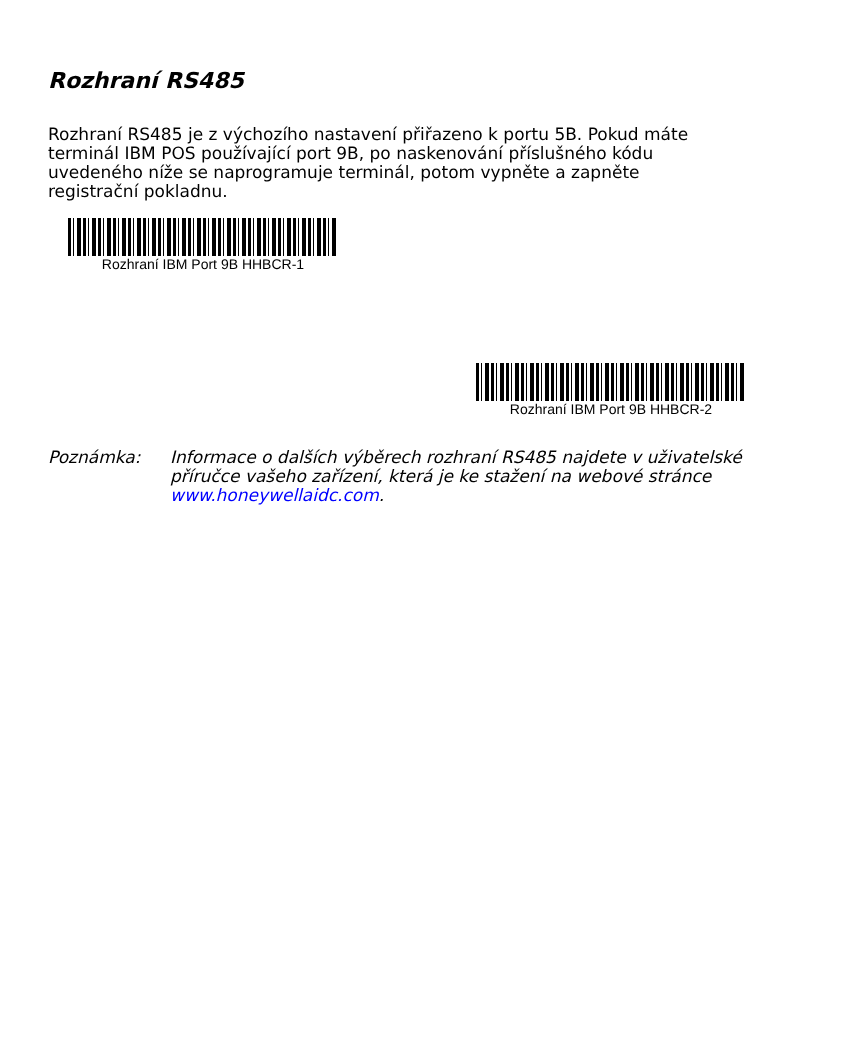Rozhraní RS485
Rozhraní RS485 je z výchozího nastavení přiřazeno k portu 5B. Pokud máte terminál IBM POS používající port 9B, po naskenování příslušného kódu uvedeného níže se naprogramuje terminál, potom vypněte a zapněte registrační pokladnu.
Rozhraní IBM Port 9B HHBCR-1
Rozhraní IBM Port 9B HHBCR-2
Poznámka: Informace o dalších výběrech rozhraní RS485 najdete v uživatelské příručce vašeho zařízení, která je ke stažení na webové stránce www.honeywellaidc.com.